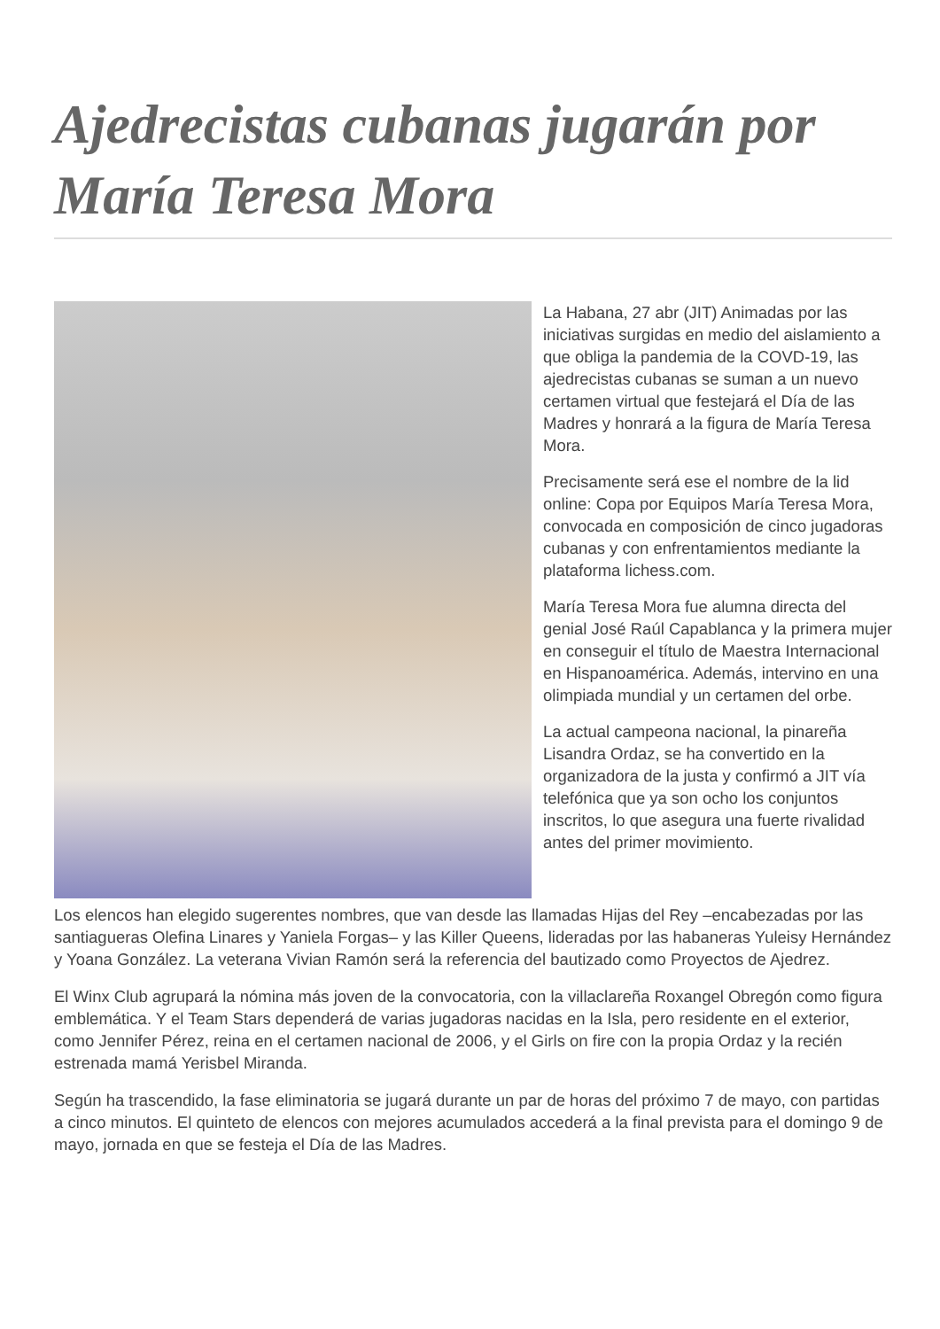Ajedrecistas cubanas jugarán por María Teresa Mora
La Habana, 27 abr (JIT) Animadas por las iniciativas surgidas en medio del aislamiento a que obliga la pandemia de la COVD-19, las ajedrecistas cubanas se suman a un nuevo certamen virtual que festejará el Día de las Madres y honrará a la figura de María Teresa Mora.
Precisamente será ese el nombre de la lid online: Copa por Equipos María Teresa Mora, convocada en composición de cinco jugadoras cubanas y con enfrentamientos mediante la plataforma lichess.com.
María Teresa Mora fue alumna directa del genial José Raúl Capablanca y la primera mujer en conseguir el título de Maestra Internacional en Hispanoamérica. Además, intervino en una olimpiada mundial y un certamen del orbe.
La actual campeona nacional, la pinareña Lisandra Ordaz, se ha convertido en la organizadora de la justa y confirmó a JIT vía telefónica que ya son ocho los conjuntos inscritos, lo que asegura una fuerte rivalidad antes del primer movimiento.
Los elencos han elegido sugerentes nombres, que van desde las llamadas Hijas del Rey –encabezadas por las santiagueras Olefina Linares y Yaniela Forgas– y las Killer Queens, lideradas por las habaneras Yuleisy Hernández y Yoana González. La veterana Vivian Ramón será la referencia del bautizado como Proyectos de Ajedrez.
El Winx Club agrupará la nómina más joven de la convocatoria, con la villaclareña Roxangel Obregón como figura emblemática. Y el Team Stars dependerá de varias jugadoras nacidas en la Isla, pero residente en el exterior, como Jennifer Pérez, reina en el certamen nacional de 2006, y el Girls on fire con la propia Ordaz y la recién estrenada mamá Yerisbel Miranda.
Según ha trascendido, la fase eliminatoria se jugará durante un par de horas del próximo 7 de mayo, con partidas a cinco minutos. El quinteto de elencos con mejores acumulados accederá a la final prevista para el domingo 9 de mayo, jornada en que se festeja el Día de las Madres.